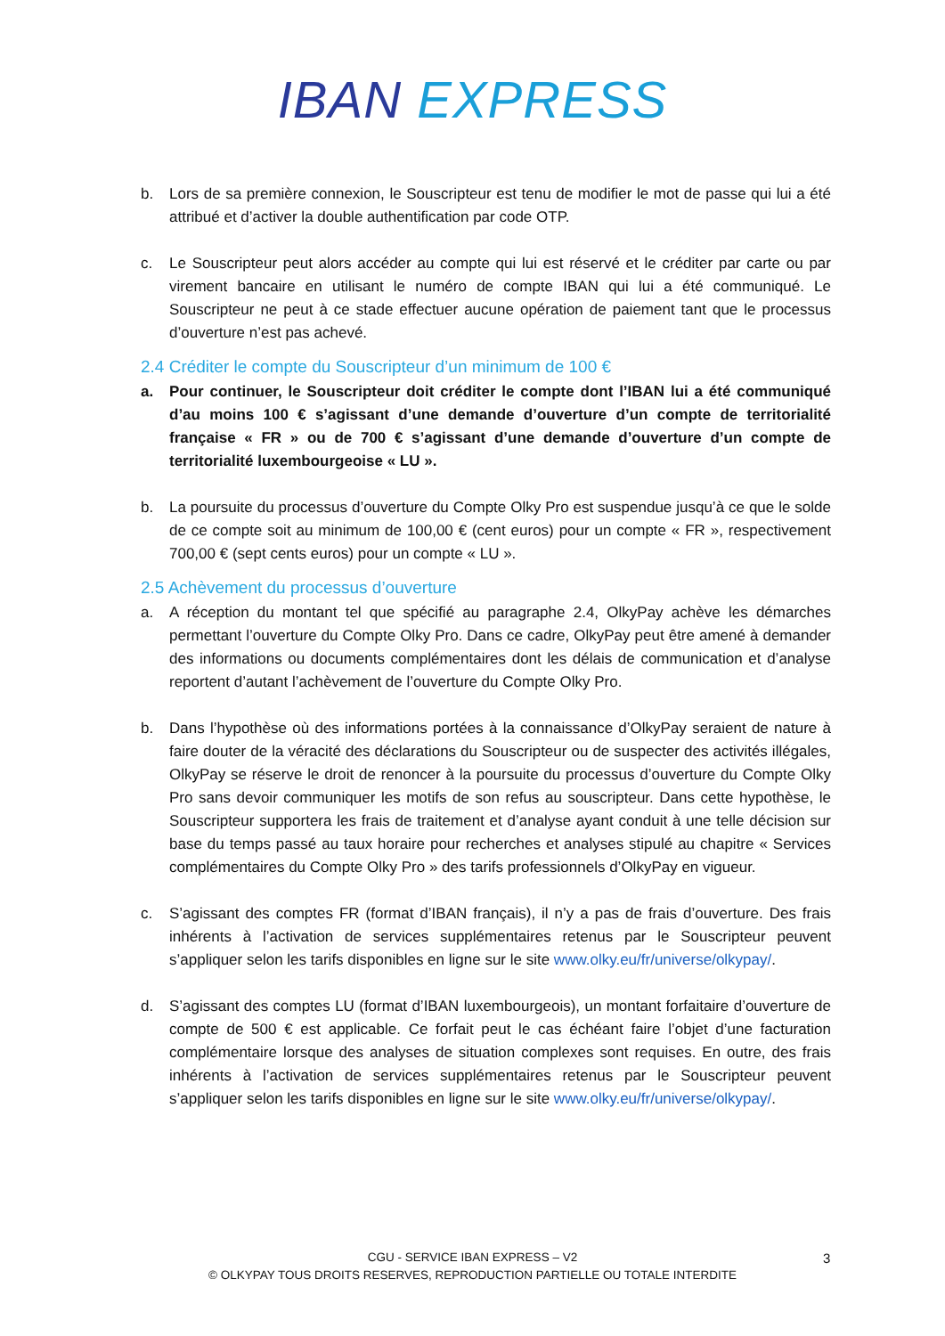IBAN EXPRESS
b. Lors de sa première connexion, le Souscripteur est tenu de modifier le mot de passe qui lui a été attribué et d’activer la double authentification par code OTP.
c. Le Souscripteur peut alors accéder au compte qui lui est réservé et le créditer par carte ou par virement bancaire en utilisant le numéro de compte IBAN qui lui a été communiqué. Le Souscripteur ne peut à ce stade effectuer aucune opération de paiement tant que le processus d’ouverture n’est pas achevé.
2.4 Créditer le compte du Souscripteur d’un minimum de 100 €
a. Pour continuer, le Souscripteur doit créditer le compte dont l’IBAN lui a été communiqué d’au moins 100 € s’agissant d’une demande d’ouverture d’un compte de territorialité française « FR » ou de 700 € s’agissant d’une demande d’ouverture d’un compte de territorialité luxembourgeoise « LU ».
b. La poursuite du processus d’ouverture du Compte Olky Pro est suspendue jusqu’à ce que le solde de ce compte soit au minimum de 100,00 € (cent euros) pour un compte « FR », respectivement 700,00 € (sept cents euros) pour un compte « LU ».
2.5 Achèvement du processus d’ouverture
a. A réception du montant tel que spécifié au paragraphe 2.4, OlkyPay achève les démarches permettant l’ouverture du Compte Olky Pro. Dans ce cadre, OlkyPay peut être amené à demander des informations ou documents complémentaires dont les délais de communication et d’analyse reportent d’autant l’achèvement de l’ouverture du Compte Olky Pro.
b. Dans l’hypothèse où des informations portées à la connaissance d’OlkyPay seraient de nature à faire douter de la véracité des déclarations du Souscripteur ou de suspecter des activités illégales, OlkyPay se réserve le droit de renoncer à la poursuite du processus d’ouverture du Compte Olky Pro sans devoir communiquer les motifs de son refus au souscripteur. Dans cette hypothèse, le Souscripteur supportera les frais de traitement et d’analyse ayant conduit à une telle décision sur base du temps passé au taux horaire pour recherches et analyses stipulé au chapitre « Services complémentaires du Compte Olky Pro » des tarifs professionnels d’OlkyPay en vigueur.
c. S’agissant des comptes FR (format d’IBAN français), il n’y a pas de frais d’ouverture. Des frais inhérents à l’activation de services supplémentaires retenus par le Souscripteur peuvent s’appliquer selon les tarifs disponibles en ligne sur le site www.olky.eu/fr/universe/olkypay/.
d. S’agissant des comptes LU (format d’IBAN luxembourgeois), un montant forfaitaire d’ouverture de compte de 500 € est applicable. Ce forfait peut le cas échéant faire l’objet d’une facturation complémentaire lorsque des analyses de situation complexes sont requises. En outre, des frais inhérents à l’activation de services supplémentaires retenus par le Souscripteur peuvent s’appliquer selon les tarifs disponibles en ligne sur le site www.olky.eu/fr/universe/olkypay/.
CGU - SERVICE IBAN EXPRESS – V2
© OLKYPAY TOUS DROITS RESERVES, REPRODUCTION PARTIELLE OU TOTALE INTERDITE
3